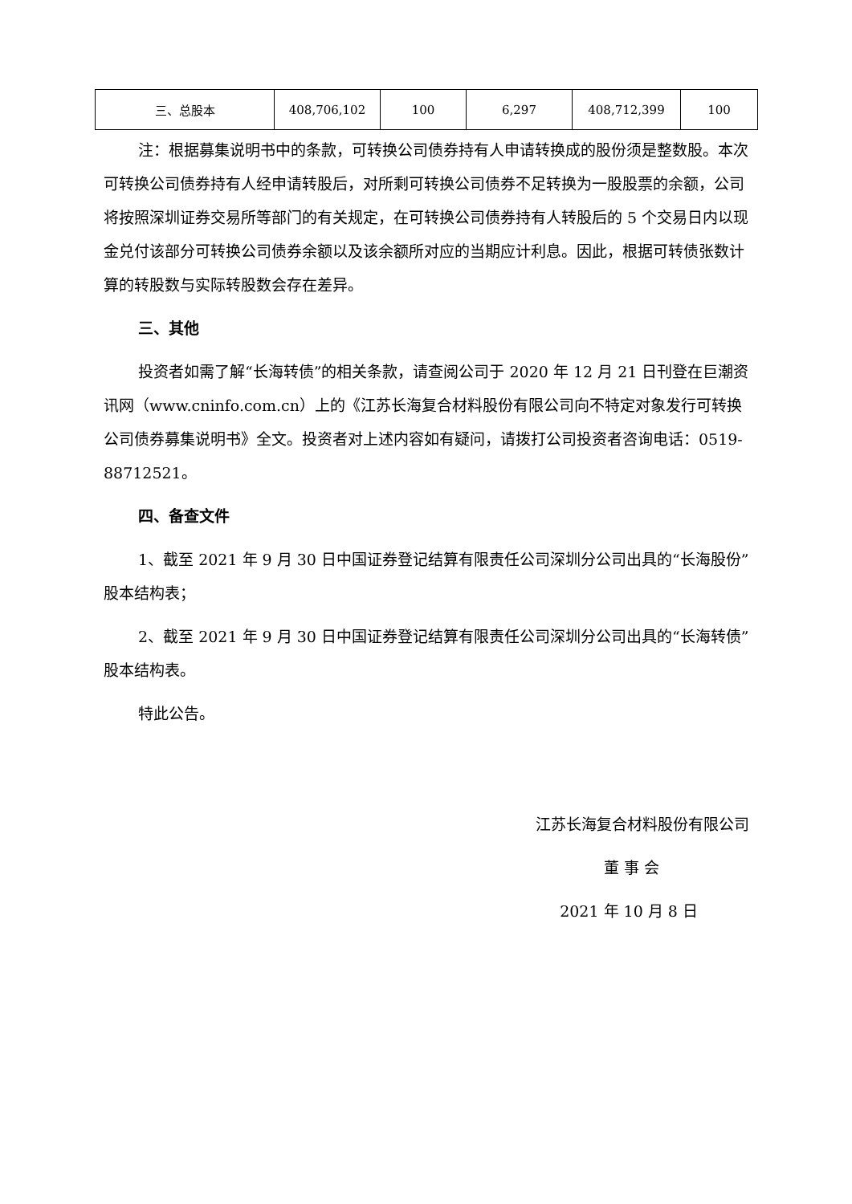| 三、总股本 | 408,706,102 | 100 | 6,297 | 408,712,399 | 100 |
注：根据募集说明书中的条款，可转换公司债券持有人申请转换成的股份须是整数股。本次可转换公司债券持有人经申请转股后，对所剩可转换公司债券不足转换为一股股票的余额，公司将按照深圳证券交易所等部门的有关规定，在可转换公司债券持有人转股后的 5 个交易日内以现金兑付该部分可转换公司债券余额以及该余额所对应的当期应计利息。因此，根据可转债张数计算的转股数与实际转股数会存在差异。
三、其他
投资者如需了解“长海转债”的相关条款，请查阅公司于 2020 年 12 月 21 日刊登在巨潮资讯网（www.cninfo.com.cn）上的《江苏长海复合材料股份有限公司向不特定对象发行可转换公司债券募集说明书》全文。投资者对上述内容如有疑问，请拨打公司投资者咨询电话：0519-88712521。
四、备查文件
1、截至 2021 年 9 月 30 日中国证券登记结算有限责任公司深圳分公司出具的“长海股份”股本结构表；
2、截至 2021 年 9 月 30 日中国证券登记结算有限责任公司深圳分公司出具的“长海转债”股本结构表。
特此公告。
江苏长海复合材料股份有限公司
董 事 会
2021 年 10 月 8 日